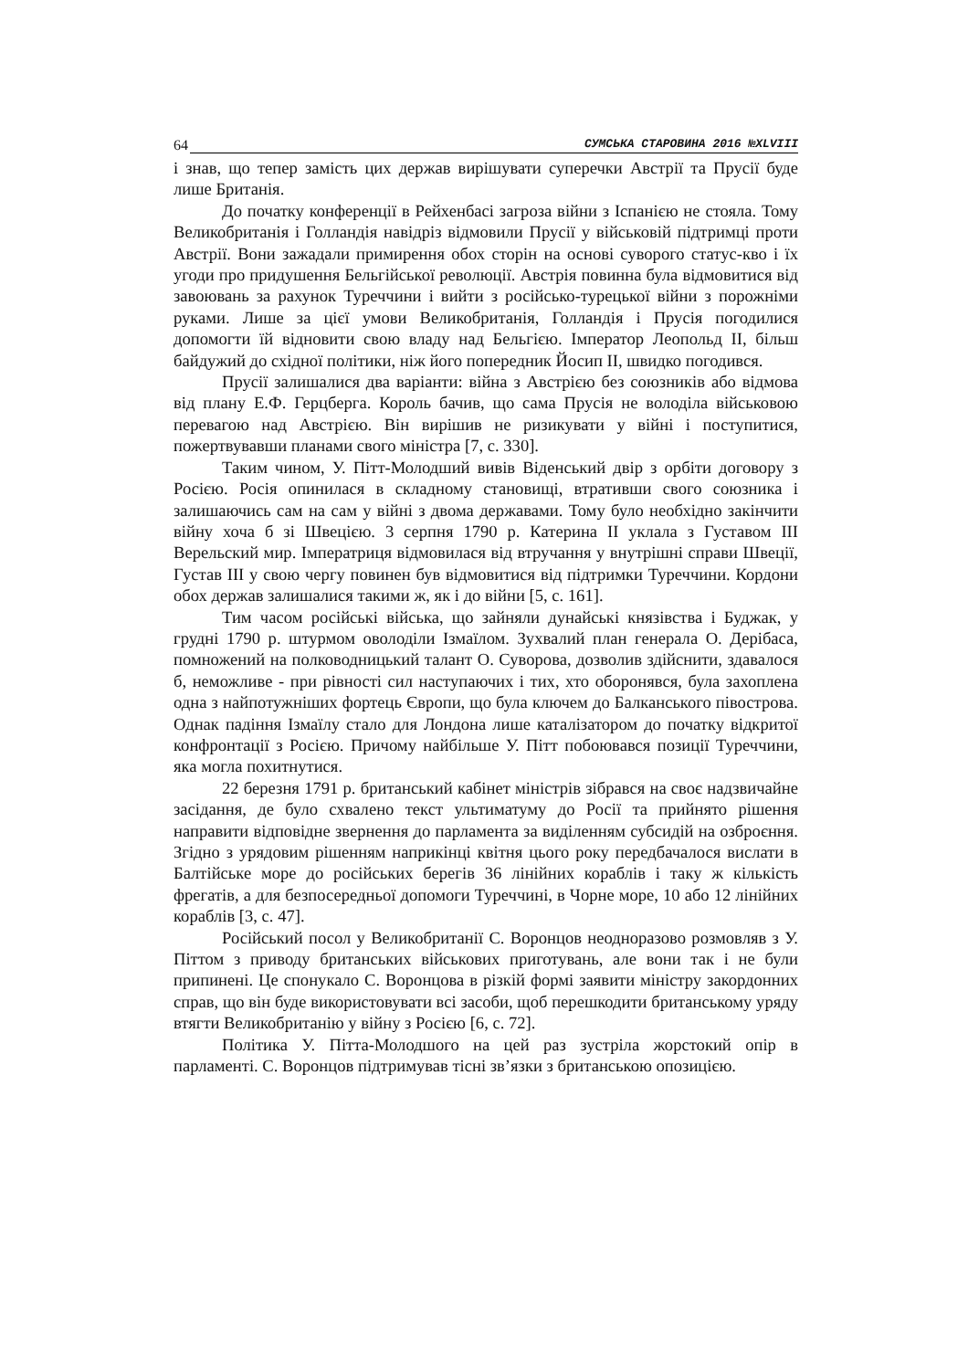64 СУМСЬКА СТАРОВИНА 2016 №XLVIII
і знав, що тепер замість цих держав вирішувати суперечки Австрії та Прусії буде лише Британія.
До початку конференції в Рейхенбасі загроза війни з Іспанією не стояла. Тому Великобританія і Голландія навідріз відмовили Прусії у військовій підтримці проти Австрії. Вони зажадали примирення обох сторін на основі суворого статус-кво і їх угоди про придушення Бельгійської революції. Австрія повинна була відмовитися від завоювань за рахунок Туреччини і вийти з російсько-турецької війни з порожніми руками. Лише за цієї умови Великобританія, Голландія і Прусія погодилися допомогти їй відновити свою владу над Бельгією. Імператор Леопольд II, більш байдужий до східної політики, ніж його попередник Йосип II, швидко погодився.
Прусії залишалися два варіанти: війна з Австрією без союзників або відмова від плану Е.Ф. Герцберга. Король бачив, що сама Прусія не володіла військовою перевагою над Австрією. Він вирішив не ризикувати у війні і поступитися, пожертвувавши планами свого міністра [7, с. 330].
Таким чином, У. Пітт-Молодший вивів Віденський двір з орбіти договору з Росією. Росія опинилася в складному становищі, втративши свого союзника і залишаючись сам на сам у війні з двома державами. Тому було необхідно закінчити війну хоча б зі Швецією. 3 серпня 1790 р. Катерина II уклала з Густавом III Верельский мир. Імператриця відмовилася від втручання у внутрішні справи Швеції, Густав III у свою чергу повинен був відмовитися від підтримки Туреччини. Кордони обох держав залишалися такими ж, як і до війни [5, с. 161].
Тим часом російські війська, що зайняли дунайські князівства і Буджак, у грудні 1790 р. штурмом оволоділи Ізмаїлом. Зухвалий план генерала О. Дерібаса, помножений на полководницький талант О. Суворова, дозволив здійснити, здавалося б, неможливе - при рівності сил наступаючих і тих, хто оборонявся, була захоплена одна з найпотужніших фортець Європи, що була ключем до Балканського півострова. Однак падіння Ізмаїлу стало для Лондона лише каталізатором до початку відкритої конфронтації з Росією. Причому найбільше У. Пітт побоювався позиції Туреччини, яка могла похитнутися.
22 березня 1791 р. британський кабінет міністрів зібрався на своє надзвичайне засідання, де було схвалено текст ультиматуму до Росії та прийнято рішення направити відповідне звернення до парламента за виділенням субсидій на озброєння. Згідно з урядовим рішенням наприкінці квітня цього року передбачалося вислати в Балтійське море до російських берегів 36 лінійних кораблів і таку ж кількість фрегатів, а для безпосередньої допомоги Туреччині, в Чорне море, 10 або 12 лінійних кораблів [3, с. 47].
Російський посол у Великобританії С. Воронцов неодноразово розмовляв з У. Піттом з приводу британських військових приготувань, але вони так і не були припинені. Це спонукало С. Воронцова в різкій формі заявити міністру закордонних справ, що він буде використовувати всі засоби, щоб перешкодити британському уряду втягти Великобританію у війну з Росією [6, с. 72].
Політика У. Пітта-Молодшого на цей раз зустріла жорстокий опір в парламенті. С. Воронцов підтримував тісні зв’язки з британською опозицією.